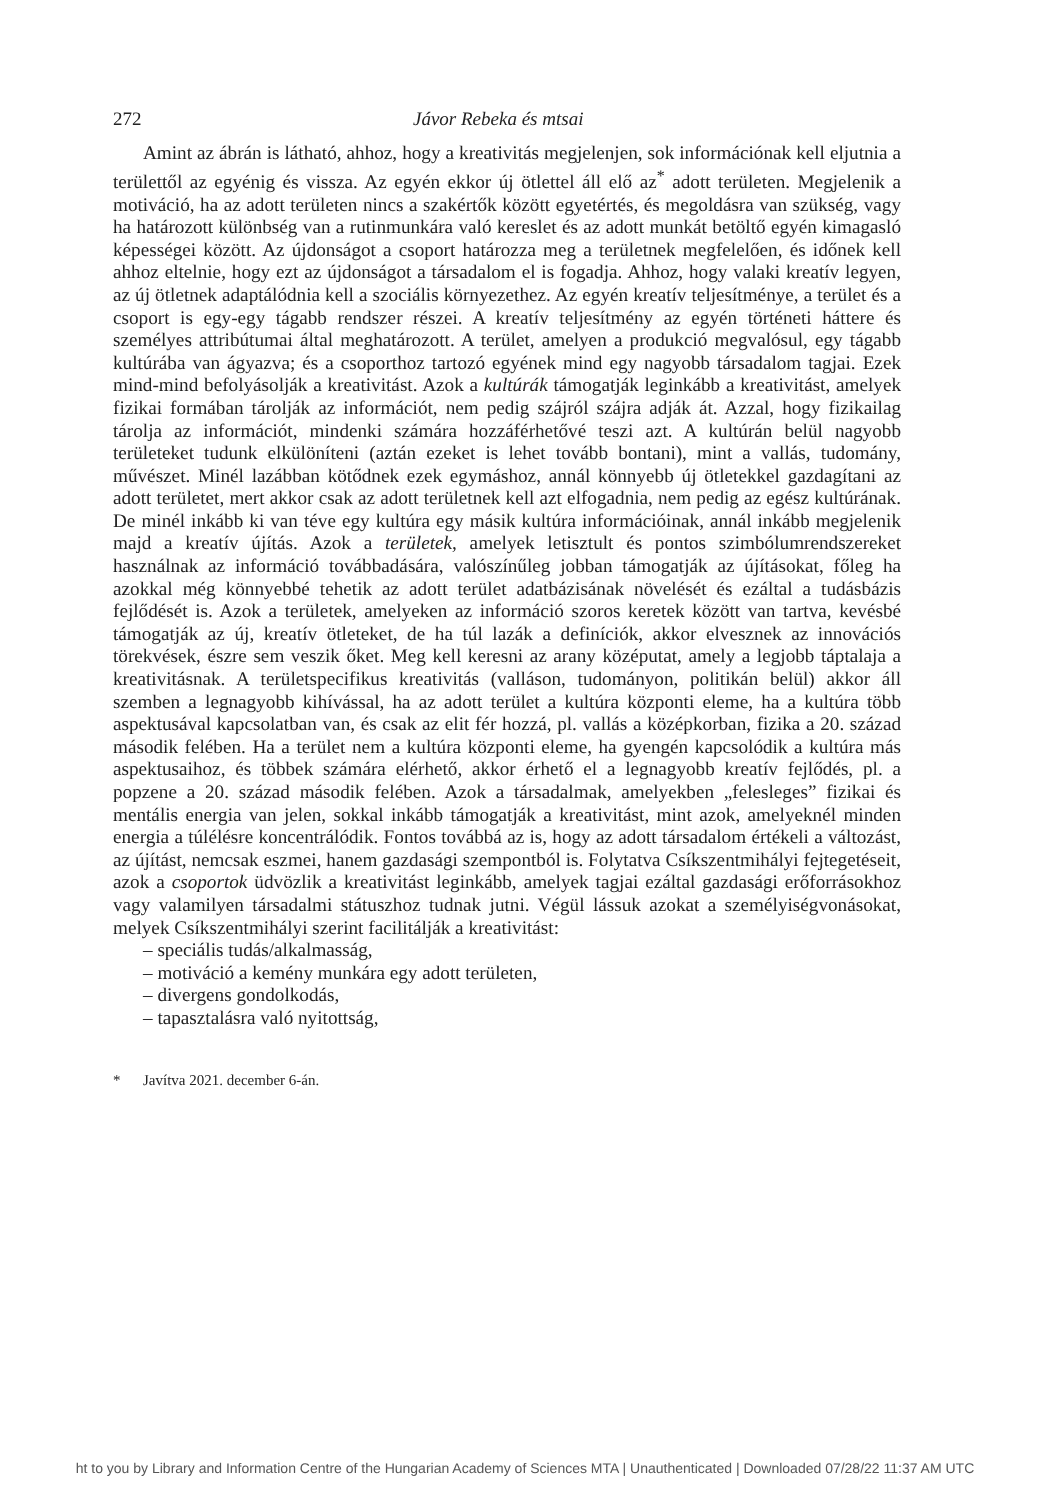272 Jávor Rebeka és mtsai
Amint az ábrán is látható, ahhoz, hogy a kreativitás megjelenjen, sok információnak kell eljutnia a területtől az egyénig és vissza. Az egyén ekkor új ötlettel áll elő az<sup>*</sup> adott területen. Megjelenik a motiváció, ha az adott területen nincs a szakértők között egyetértés, és megoldásra van szükség, vagy ha határozott különbség van a rutinmunkára való kereslet és az adott munkát betöltő egyén kimagasló képességei között. Az újdonságot a csoport határozza meg a területnek megfelelően, és időnek kell ahhoz eltelnie, hogy ezt az újdonságot a társadalom el is fogadja. Ahhoz, hogy valaki kreatív legyen, az új ötletnek adaptálódnia kell a szociális környezethez. Az egyén kreatív teljesítménye, a terület és a csoport is egy-egy tágabb rendszer részei. A kreatív teljesítmény az egyén történeti háttere és személyes attribútumai által meghatározott. A terület, amelyen a produkció megvalósul, egy tágabb kultúrába van ágyazva; és a csoporthoz tartozó egyének mind egy nagyobb társadalom tagjai. Ezek mind-mind befolyásolják a kreativitást. Azok a kultúrák támogatják leginkább a kreativitást, amelyek fizikai formában tárolják az információt, nem pedig szájról szájra adják át. Azzal, hogy fizikailag tárolja az információt, mindenki számára hozzáférhetővé teszi azt. A kultúrán belül nagyobb területeket tudunk elkülöníteni (aztán ezeket is lehet tovább bontani), mint a vallás, tudomány, művészet. Minél lazábban kötődnek ezek egymáshoz, annál könnyebb új ötletekkel gazdagítani az adott területet, mert akkor csak az adott területnek kell azt elfogadnia, nem pedig az egész kultúrának. De minél inkább ki van téve egy kultúra egy másik kultúra információinak, annál inkább megjelenik majd a kreatív újítás. Azok a területek, amelyek letisztult és pontos szimbólumrendszereket használnak az információ továbbadására, valószínűleg jobban támogatják az újításokat, főleg ha azokkal még könnyebbé tehetik az adott terület adatbázisának növelését és ezáltal a tudásbázis fejlődését is. Azok a területek, amelyeken az információ szoros keretek között van tartva, kevésbé támogatják az új, kreatív ötleteket, de ha túl lazák a definíciók, akkor elvesznek az innovációs törekvések, észre sem veszik őket. Meg kell keresni az arany középutat, amely a legjobb táptalaja a kreativitásnak. A területspecifikus kreativitás (valláson, tudományon, politikán belül) akkor áll szemben a legnagyobb kihívással, ha az adott terület a kultúra központi eleme, ha a kultúra több aspektusával kapcsolatban van, és csak az elit fér hozzá, pl. vallás a középkorban, fizika a 20. század második felében. Ha a terület nem a kultúra központi eleme, ha gyengén kapcsolódik a kultúra más aspektusaihoz, és többek számára elérhető, akkor érhető el a legnagyobb kreatív fejlődés, pl. a popzene a 20. század második felében. Azok a társadalmak, amelyekben „felesleges” fizikai és mentális energia van jelen, sokkal inkább támogatják a kreativitást, mint azok, amelyeknél minden energia a túlélésre koncentrálódik. Fontos továbbá az is, hogy az adott társadalom értékeli a változást, az újítást, nemcsak eszmei, hanem gazdasági szempontból is. Folytatva Csíkszentmihályi fejtegetéseit, azok a csoportok üdvözlik a kreativitást leginkább, amelyek tagjai ezáltal gazdasági erőforrásokhoz vagy valamilyen társadalmi státuszhoz tudnak jutni. Végül lássuk azokat a személyiségvonásokat, melyek Csíkszentmihályi szerint facilitálják a kreativitást:
– speciális tudás/alkalmasság,
– motiváció a kemény munkára egy adott területen,
– divergens gondolkodás,
– tapasztalásra való nyitottság,
* Javítva 2021. december 6-án.
ht to you by Library and Information Centre of the Hungarian Academy of Sciences MTA | Unauthenticated | Downloaded 07/28/22 11:37 AM UTC